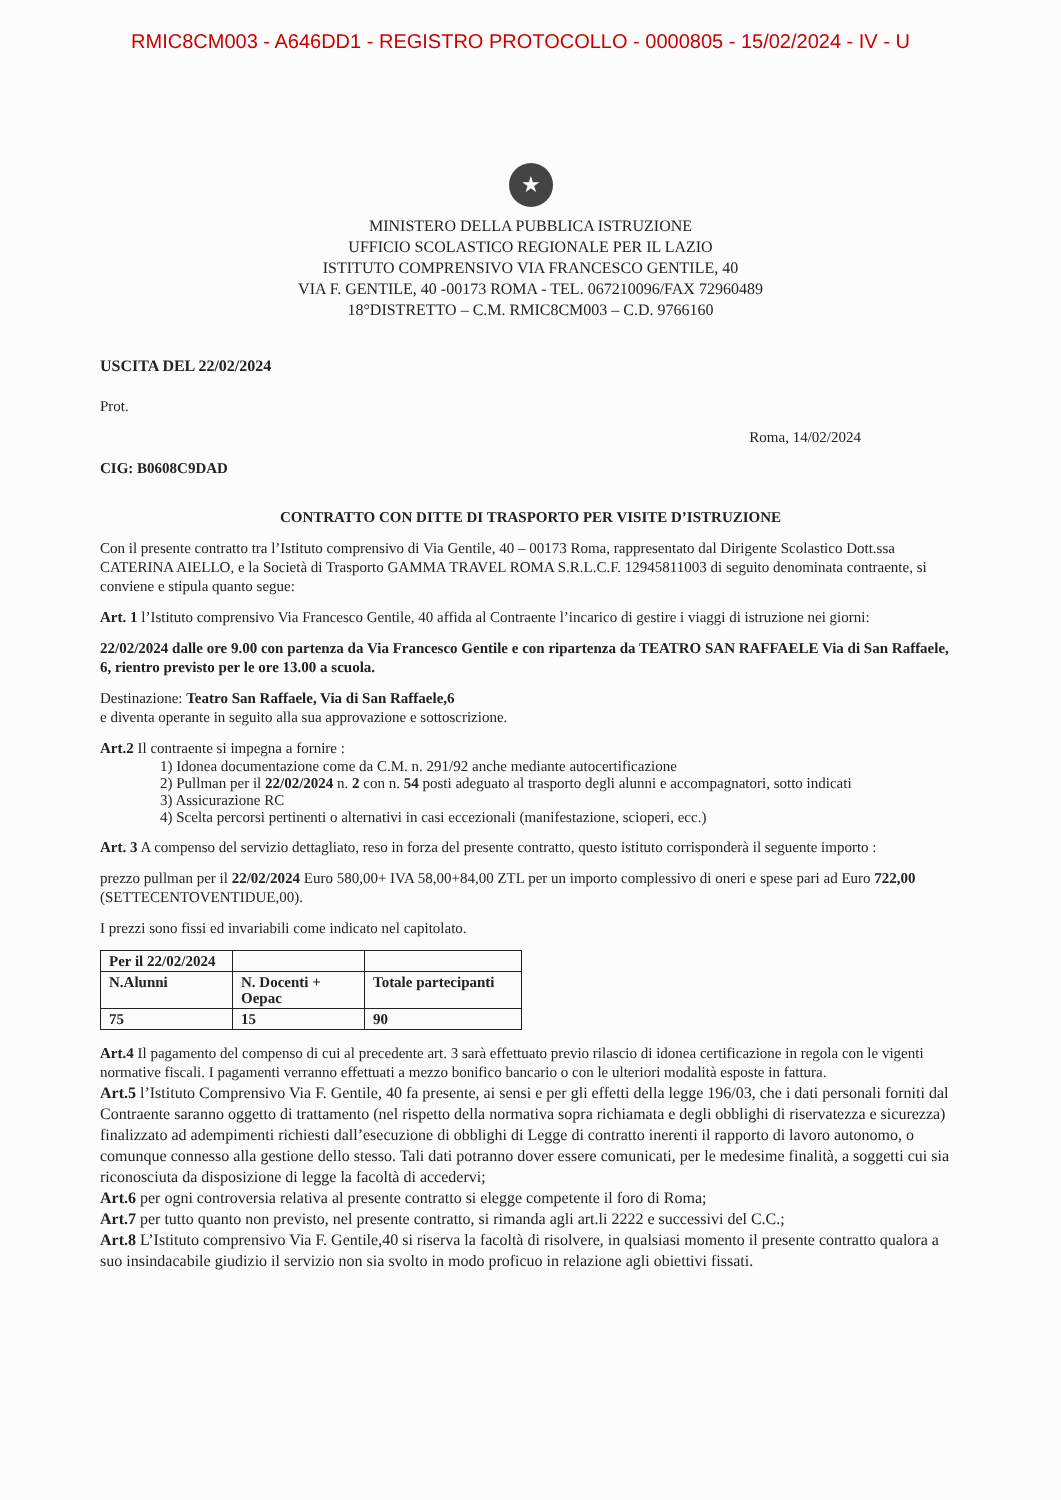RMIC8CM003 - A646DD1 - REGISTRO PROTOCOLLO - 0000805 - 15/02/2024 - IV - U
★
MINISTERO DELLA PUBBLICA ISTRUZIONE
UFFICIO SCOLASTICO REGIONALE PER IL LAZIO
ISTITUTO COMPRENSIVO VIA FRANCESCO GENTILE, 40
VIA F. GENTILE, 40 -00173 ROMA - TEL. 067210096/FAX 72960489
18°DISTRETTO – C.M. RMIC8CM003 – C.D. 9766160
USCITA DEL 22/02/2024
Prot.
Roma, 14/02/2024
CIG: B0608C9DAD
CONTRATTO CON DITTE DI TRASPORTO PER VISITE D’ISTRUZIONE
Con il presente contratto tra l’Istituto comprensivo di Via Gentile, 40 – 00173 Roma, rappresentato dal Dirigente Scolastico Dott.ssa CATERINA AIELLO, e la Società di Trasporto GAMMA TRAVEL ROMA S.R.L.C.F. 12945811003 di seguito denominata contraente, si conviene e stipula quanto segue:
Art. 1 l’Istituto comprensivo Via Francesco Gentile, 40 affida al Contraente l’incarico di gestire i viaggi di istruzione nei giorni:
22/02/2024 dalle ore 9.00 con partenza da Via Francesco Gentile e con ripartenza da TEATRO SAN RAFFAELE Via di San Raffaele, 6, rientro previsto per le ore 13.00 a scuola.
Destinazione: Teatro San Raffaele, Via di San Raffaele,6
e diventa operante in seguito alla sua approvazione e sottoscrizione.
Art.2 Il contraente si impegna a fornire :
1) Idonea documentazione come da C.M. n. 291/92 anche mediante autocertificazione
2) Pullman per il 22/02/2024 n. 2 con n. 54 posti adeguato al trasporto degli alunni e accompagnatori, sotto indicati
3) Assicurazione RC
4) Scelta percorsi pertinenti o alternativi in casi eccezionali (manifestazione, scioperi, ecc.)
Art. 3 A compenso del servizio dettagliato, reso in forza del presente contratto, questo istituto corrisponderà il seguente importo :
prezzo pullman per il 22/02/2024 Euro 580,00+ IVA 58,00+84,00 ZTL per un importo complessivo di oneri e spese pari ad Euro 722,00 (SETTECENTOVENTIDUE,00).
I prezzi sono fissi ed invariabili come indicato nel capitolato.
| Per il 22/02/2024 | | |
| N.Alunni | N. Docenti + Oepac | Totale partecipanti |
| 75 | 15 | 90 |
Art.4 Il pagamento del compenso di cui al precedente art. 3 sarà effettuato previo rilascio di idonea certificazione in regola con le vigenti normative fiscali. I pagamenti verranno effettuati a mezzo bonifico bancario o con le ulteriori modalità esposte in fattura.
Art.5 l’Istituto Comprensivo Via F. Gentile, 40 fa presente, ai sensi e per gli effetti della legge 196/03, che i dati personali forniti dal Contraente saranno oggetto di trattamento (nel rispetto della normativa sopra richiamata e degli obblighi di riservatezza e sicurezza) finalizzato ad adempimenti richiesti dall’esecuzione di obblighi di Legge di contratto inerenti il rapporto di lavoro autonomo, o comunque connesso alla gestione dello stesso. Tali dati potranno dover essere comunicati, per le medesime finalità, a soggetti cui sia riconosciuta da disposizione di legge la facoltà di accedervi;
Art.6 per ogni controversia relativa al presente contratto si elegge competente il foro di Roma;
Art.7 per tutto quanto non previsto, nel presente contratto, si rimanda agli art.li 2222 e successivi del C.C.;
Art.8 L’Istituto comprensivo Via F. Gentile,40 si riserva la facoltà di risolvere, in qualsiasi momento il presente contratto qualora a suo insindacabile giudizio il servizio non sia svolto in modo proficuo in relazione agli obiettivi fissati.